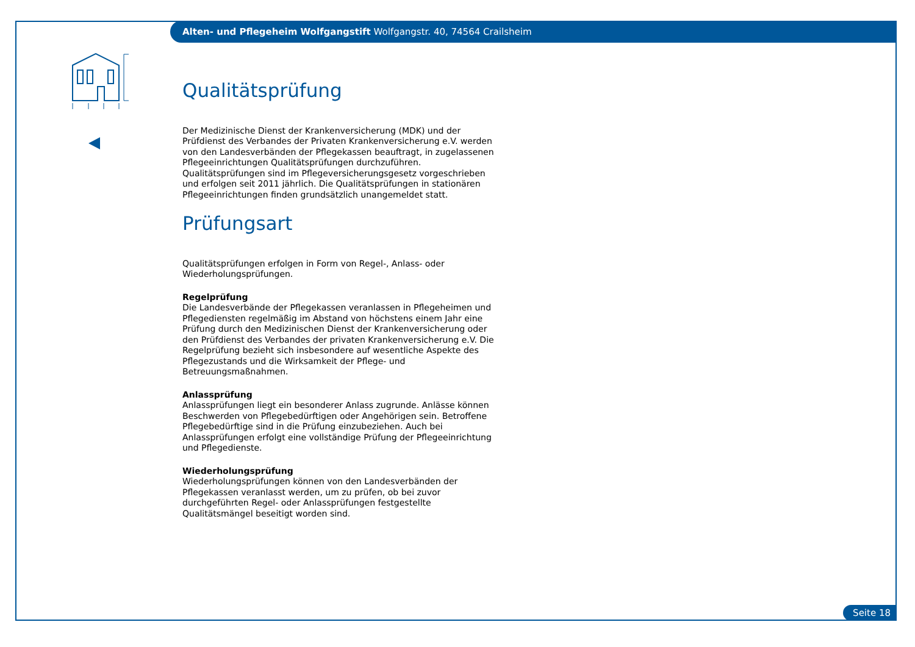Alten- und Pflegeheim Wolfgangstift Wolfgangstr. 40, 74564 Crailsheim
Qualitätsprüfung
Der Medizinische Dienst der Krankenversicherung (MDK) und der Prüfdienst des Verbandes der Privaten Krankenversicherung e.V. werden von den Landesverbänden der Pflegekassen beauftragt, in zugelassenen Pflegeeinrichtungen Qualitätsprüfungen durchzuführen. Qualitätsprüfungen sind im Pflegeversicherungsgesetz vorgeschrieben und erfolgen seit 2011 jährlich. Die Qualitätsprüfungen in stationären Pflegeeinrichtungen finden grundsätzlich unangemeldet statt.
Prüfungsart
Qualitätsprüfungen erfolgen in Form von Regel-, Anlass- oder Wiederholungsprüfungen.
Regelprüfung
Die Landesverbände der Pflegekassen veranlassen in Pflegeheimen und Pflegediensten regelmäßig im Abstand von höchstens einem Jahr eine Prüfung durch den Medizinischen Dienst der Krankenversicherung oder den Prüfdienst des Verbandes der privaten Krankenversicherung e.V. Die Regelprüfung bezieht sich insbesondere auf wesentliche Aspekte des Pflegezustands und die Wirksamkeit der Pflege- und Betreuungsmaßnahmen.
Anlassprüfung
Anlassprüfungen liegt ein besonderer Anlass zugrunde. Anlässe können Beschwerden von Pflegebedürftigen oder Angehörigen sein. Betroffene Pflegebedürftige sind in die Prüfung einzubeziehen. Auch bei Anlassprüfungen erfolgt eine vollständige Prüfung der Pflegeeinrichtung und Pflegedienste.
Wiederholungsprüfung
Wiederholungsprüfungen können von den Landesverbänden der Pflegekassen veranlasst werden, um zu prüfen, ob bei zuvor durchgeführten Regel- oder Anlassprüfungen festgestellte Qualitätsmängel beseitigt worden sind.
Seite 18